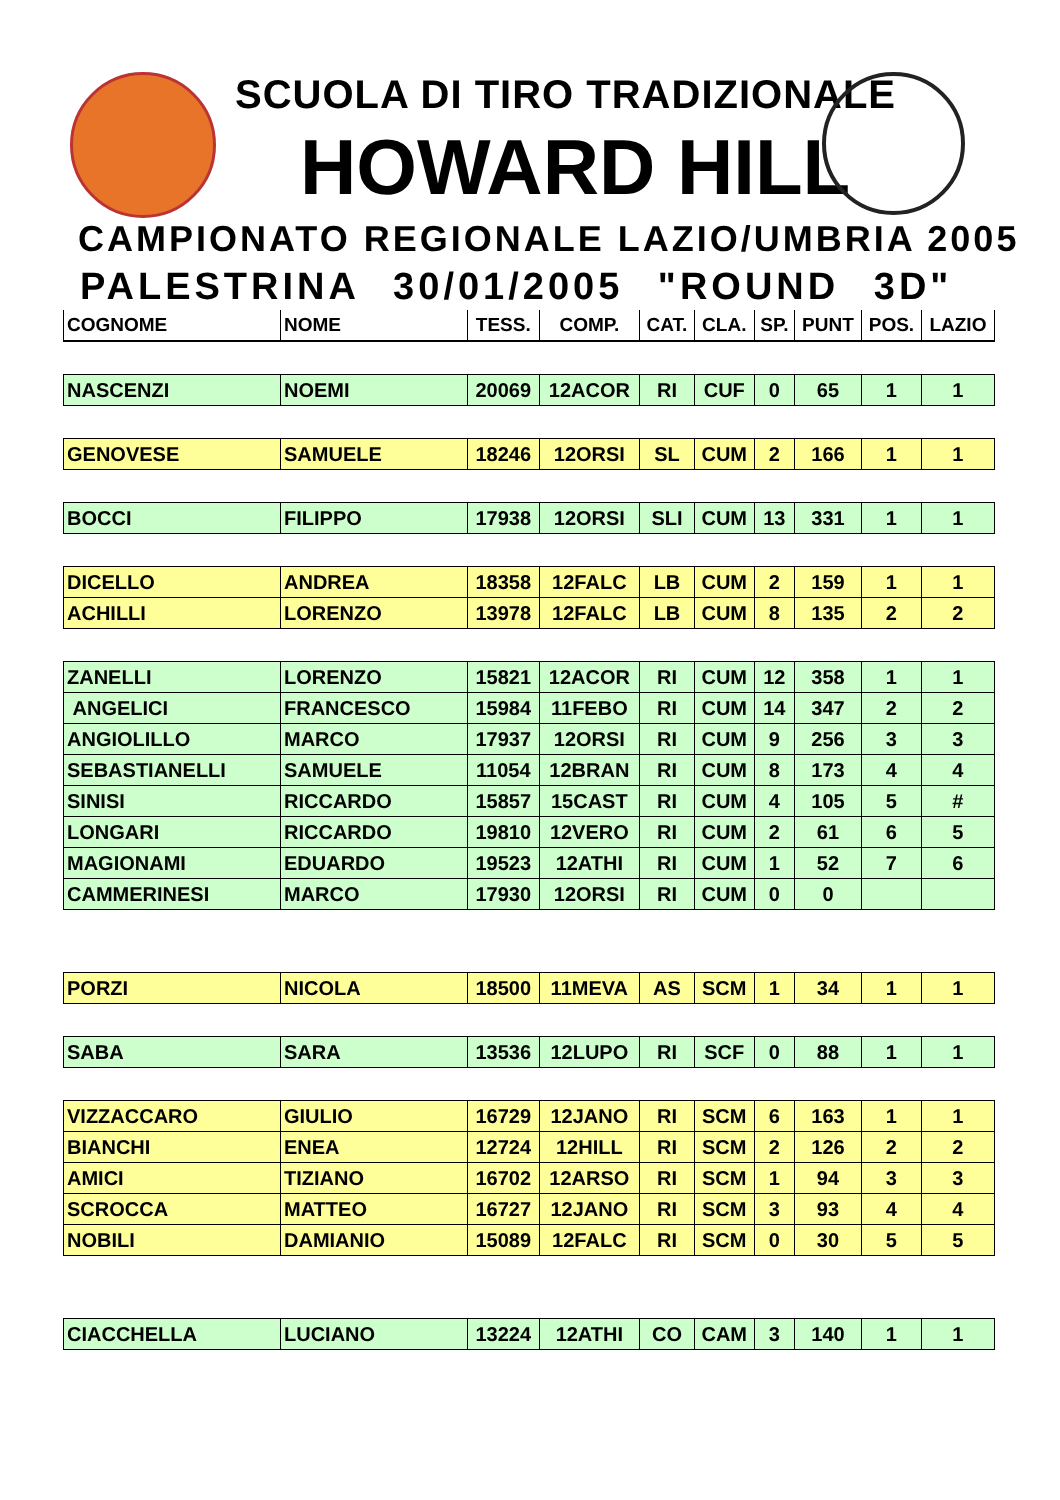SCUOLA DI TIRO TRADIZIONALE
HOWARD HILL
CAMPIONATO REGIONALE LAZIO/UMBRIA 2005
PALESTRINA 30/01/2005 "ROUND 3D"
| COGNOME | NOME | TESS. | COMP. | CAT. | CLA. | SP. | PUNT | POS. | LAZIO |
| --- | --- | --- | --- | --- | --- | --- | --- | --- | --- |
| NASCENZI | NOEMI | 20069 | 12ACOR | RI | CUF | 0 | 65 | 1 | 1 |
| GENOVESE | SAMUELE | 18246 | 12ORSI | SL | CUM | 2 | 166 | 1 | 1 |
| BOCCI | FILIPPO | 17938 | 12ORSI | SLI | CUM | 13 | 331 | 1 | 1 |
| DICELLO | ANDREA | 18358 | 12FALC | LB | CUM | 2 | 159 | 1 | 1 |
| ACHILLI | LORENZO | 13978 | 12FALC | LB | CUM | 8 | 135 | 2 | 2 |
| ZANELLI | LORENZO | 15821 | 12ACOR | RI | CUM | 12 | 358 | 1 | 1 |
| ANGELICI | FRANCESCO | 15984 | 11FEBO | RI | CUM | 14 | 347 | 2 | 2 |
| ANGIOLILLO | MARCO | 17937 | 12ORSI | RI | CUM | 9 | 256 | 3 | 3 |
| SEBASTIANELLI | SAMUELE | 11054 | 12BRAN | RI | CUM | 8 | 173 | 4 | 4 |
| SINISI | RICCARDO | 15857 | 15CAST | RI | CUM | 4 | 105 | 5 | # |
| LONGARI | RICCARDO | 19810 | 12VERO | RI | CUM | 2 | 61 | 6 | 5 |
| MAGIONAMI | EDUARDO | 19523 | 12ATHI | RI | CUM | 1 | 52 | 7 | 6 |
| CAMMERINESI | MARCO | 17930 | 12ORSI | RI | CUM | 0 | 0 | | |
| PORZI | NICOLA | 18500 | 11MEVA | AS | SCM | 1 | 34 | 1 | 1 |
| SABA | SARA | 13536 | 12LUPO | RI | SCF | 0 | 88 | 1 | 1 |
| VIZZACCARO | GIULIO | 16729 | 12JANO | RI | SCM | 6 | 163 | 1 | 1 |
| BIANCHI | ENEA | 12724 | 12HILL | RI | SCM | 2 | 126 | 2 | 2 |
| AMICI | TIZIANO | 16702 | 12ARSO | RI | SCM | 1 | 94 | 3 | 3 |
| SCROCCA | MATTEO | 16727 | 12JANO | RI | SCM | 3 | 93 | 4 | 4 |
| NOBILI | DAMIANIO | 15089 | 12FALC | RI | SCM | 0 | 30 | 5 | 5 |
| CIACCHELLA | LUCIANO | 13224 | 12ATHI | CO | CAM | 3 | 140 | 1 | 1 |